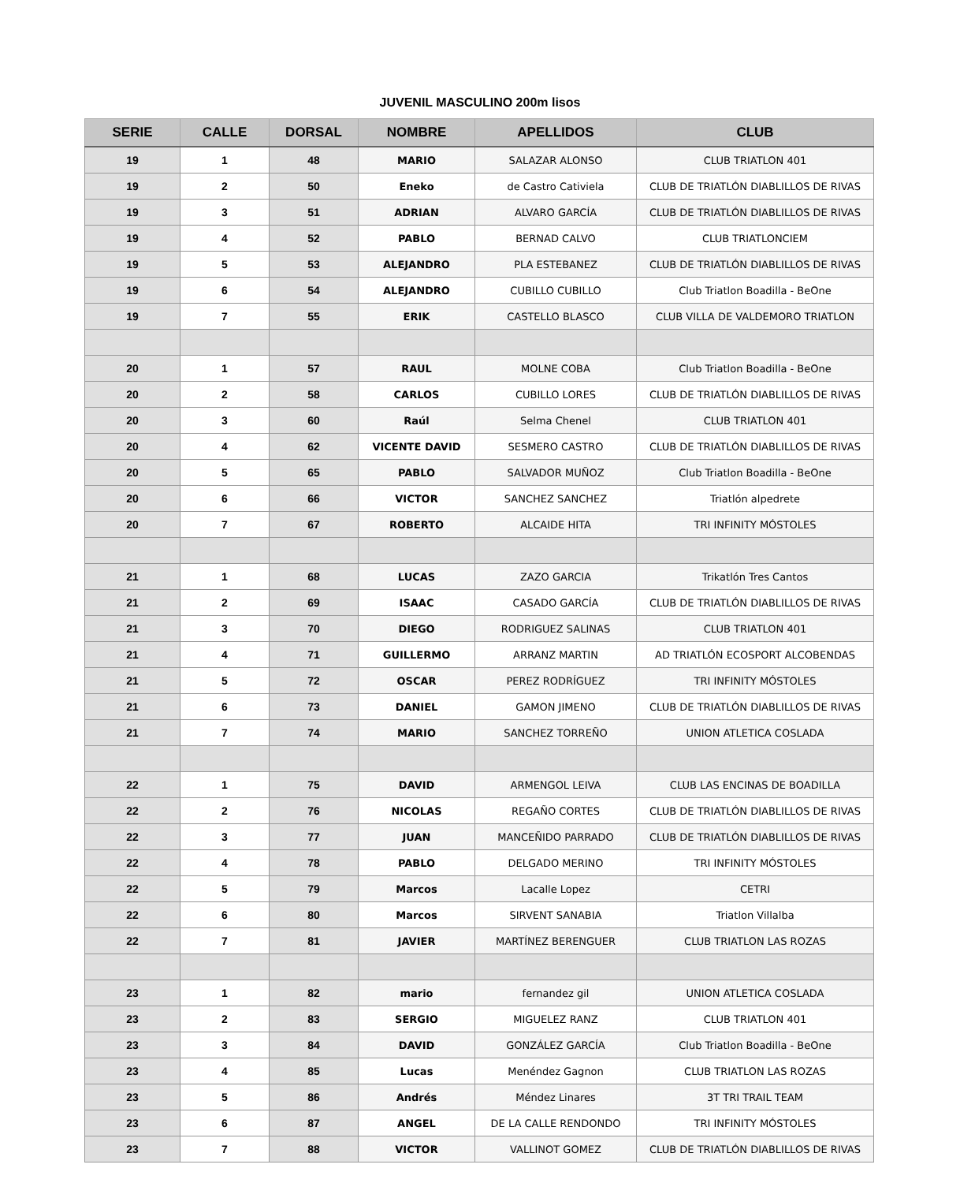JUVENIL MASCULINO 200m lisos
| SERIE | CALLE | DORSAL | NOMBRE | APELLIDOS | CLUB |
| --- | --- | --- | --- | --- | --- |
| 19 | 1 | 48 | MARIO | SALAZAR ALONSO | CLUB TRIATLON 401 |
| 19 | 2 | 50 | Eneko | de Castro Cativiela | CLUB DE TRIATLÓN DIABLILLOS DE RIVAS |
| 19 | 3 | 51 | ADRIAN | ALVARO GARCÍA | CLUB DE TRIATLÓN DIABLILLOS DE RIVAS |
| 19 | 4 | 52 | PABLO | BERNAD CALVO | CLUB TRIATLONCIEM |
| 19 | 5 | 53 | ALEJANDRO | PLA ESTEBANEZ | CLUB DE TRIATLÓN DIABLILLOS DE RIVAS |
| 19 | 6 | 54 | ALEJANDRO | CUBILLO CUBILLO | Club Triatlon Boadilla - BeOne |
| 19 | 7 | 55 | ERIK | CASTELLO BLASCO | CLUB VILLA DE VALDEMORO TRIATLON |
| 20 | 1 | 57 | RAUL | MOLNE COBA | Club Triatlon Boadilla - BeOne |
| 20 | 2 | 58 | CARLOS | CUBILLO LORES | CLUB DE TRIATLÓN DIABLILLOS DE RIVAS |
| 20 | 3 | 60 | Raúl | Selma Chenel | CLUB TRIATLON 401 |
| 20 | 4 | 62 | VICENTE DAVID | SESMERO CASTRO | CLUB DE TRIATLÓN DIABLILLOS DE RIVAS |
| 20 | 5 | 65 | PABLO | SALVADOR MUÑOZ | Club Triatlon Boadilla - BeOne |
| 20 | 6 | 66 | VICTOR | SANCHEZ SANCHEZ | Triatlón alpedrete |
| 20 | 7 | 67 | ROBERTO | ALCAIDE HITA | TRI INFINITY MÓSTOLES |
| 21 | 1 | 68 | LUCAS | ZAZO GARCIA | Trikatlón Tres Cantos |
| 21 | 2 | 69 | ISAAC | CASADO GARCÍA | CLUB DE TRIATLÓN DIABLILLOS DE RIVAS |
| 21 | 3 | 70 | DIEGO | RODRIGUEZ SALINAS | CLUB TRIATLON 401 |
| 21 | 4 | 71 | GUILLERMO | ARRANZ MARTIN | AD TRIATLÓN ECOSPORT ALCOBENDAS |
| 21 | 5 | 72 | OSCAR | PEREZ RODRÍGUEZ | TRI INFINITY MÓSTOLES |
| 21 | 6 | 73 | DANIEL | GAMON JIMENO | CLUB DE TRIATLÓN DIABLILLOS DE RIVAS |
| 21 | 7 | 74 | MARIO | SANCHEZ TORREÑO | UNION ATLETICA COSLADA |
| 22 | 1 | 75 | DAVID | ARMENGOL LEIVA | CLUB LAS ENCINAS DE BOADILLA |
| 22 | 2 | 76 | NICOLAS | REGAÑO CORTES | CLUB DE TRIATLÓN DIABLILLOS DE RIVAS |
| 22 | 3 | 77 | JUAN | MANCEÑIDO PARRADO | CLUB DE TRIATLÓN DIABLILLOS DE RIVAS |
| 22 | 4 | 78 | PABLO | DELGADO MERINO | TRI INFINITY MÓSTOLES |
| 22 | 5 | 79 | Marcos | Lacalle Lopez | CETRI |
| 22 | 6 | 80 | Marcos | SIRVENT SANABIA | Triatlon Villalba |
| 22 | 7 | 81 | JAVIER | MARTÍNEZ BERENGUER | CLUB TRIATLON LAS ROZAS |
| 23 | 1 | 82 | mario | fernandez gil | UNION ATLETICA COSLADA |
| 23 | 2 | 83 | SERGIO | MIGUELEZ RANZ | CLUB TRIATLON 401 |
| 23 | 3 | 84 | DAVID | GONZÁLEZ GARCÍA | Club Triatlon Boadilla - BeOne |
| 23 | 4 | 85 | Lucas | Menéndez Gagnon | CLUB TRIATLON LAS ROZAS |
| 23 | 5 | 86 | Andrés | Méndez Linares | 3T TRI TRAIL TEAM |
| 23 | 6 | 87 | ANGEL | DE LA CALLE RENDONDO | TRI INFINITY MÓSTOLES |
| 23 | 7 | 88 | VICTOR | VALLINOT GOMEZ | CLUB DE TRIATLÓN DIABLILLOS DE RIVAS |